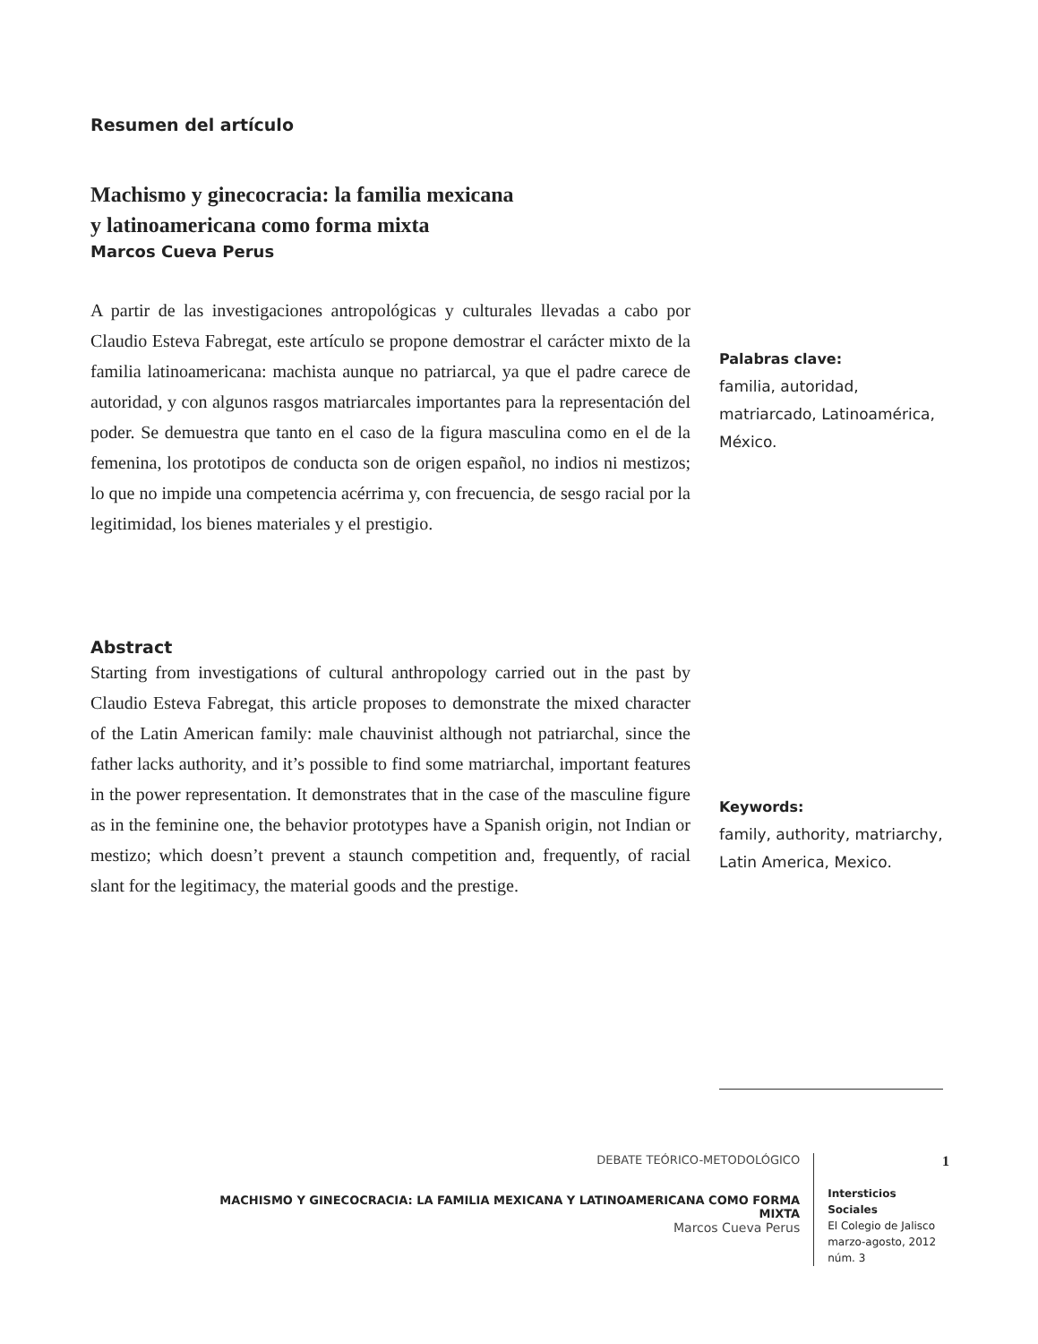Resumen del artículo
Machismo y ginecocracia: la familia mexicana
y latinoamericana como forma mixta
Marcos Cueva Perus
A partir de las investigaciones antropológicas y culturales llevadas a cabo por Claudio Esteva Fabregat, este artículo se propone demostrar el carácter mixto de la familia latinoamericana: machista aunque no patriarcal, ya que el padre carece de autoridad, y con algunos rasgos matriarcales importantes para la representación del poder. Se demuestra que tanto en el caso de la figura masculina como en el de la femenina, los prototipos de conducta son de origen español, no indios ni mestizos; lo que no impide una competencia acérrima y, con frecuencia, de sesgo racial por la legitimidad, los bienes materiales y el prestigio.
Abstract
Starting from investigations of cultural anthropology carried out in the past by Claudio Esteva Fabregat, this article proposes to demonstrate the mixed character of the Latin American family: male chauvinist although not patriarchal, since the father lacks authority, and it’s possible to find some matriarchal, important features in the power representation. It demonstrates that in the case of the masculine figure as in the feminine one, the behavior prototypes have a Spanish origin, not Indian or mestizo; which doesn’t prevent a staunch competition and, frequently, of racial slant for the legitimacy, the material goods and the prestige.
Palabras clave:
familia, autoridad, matriarcado, Latinoamérica, México.
Keywords:
family, authority, matriarchy, Latin America, Mexico.
DEBATE TEÓRICO-METODOLÓGICO
MACHISMO Y GINECOCRACIA: LA FAMILIA MEXICANA Y LATINOAMERICANA COMO FORMA MIXTA
Marcos Cueva Perus
1
Intersticios Sociales
El Colegio de Jalisco
marzo-agosto, 2012
núm. 3